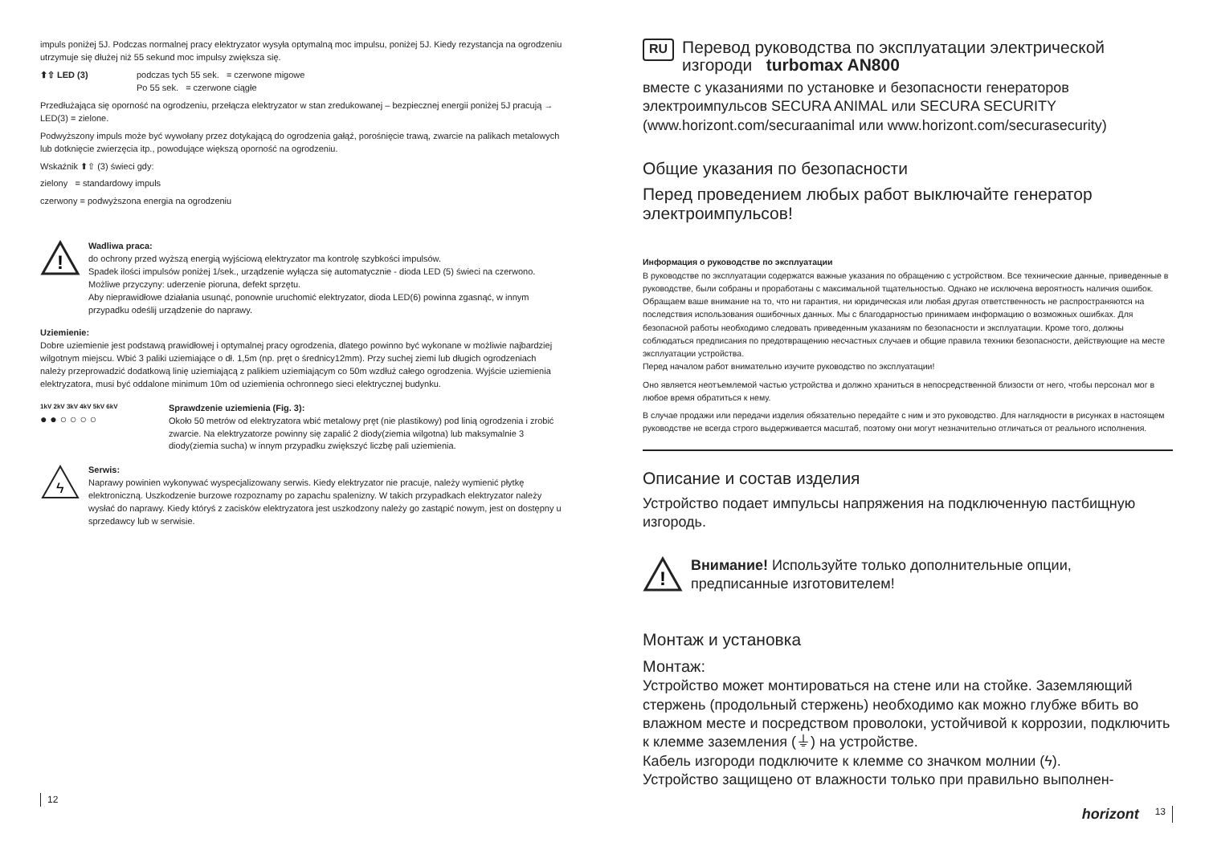impuls poniżej 5J. Podczas normalnej pracy elektryzator wysyła optymalną moc impulsu, poniżej 5J. Kiedy rezystancja na ogrodzeniu utrzymuje się dłużej niż 55 sekund moc impulsy zwiększa się.
⬆⇧ LED (3) podczas tych 55 sek. = czerwone migowe
Po 55 sek. = czerwone ciągłe
Przedłużająca się oporność na ogrodzeniu, przełącza elektryzator w stan zredukowanej – bezpiecznej energii poniżej 5J pracują → LED(3) = zielone.
Podwyższony impuls może być wywołany przez dotykającą do ogrodzenia gałąź, porośnięcie trawą, zwarcie na palikach metalowych lub dotknięcie zwierzęcia itp., powodujące większą oporność na ogrodzeniu.
Wskaźnik ⬆⇧ (3) świeci gdy:
zielony = standardowy impuls
czerwony = podwyższona energia na ogrodzeniu
!
Wadliwa praca:
do ochrony przed wyższą energią wyjściową elektryzator ma kontrolę szybkości impulsów.
Spadek ilości impulsów poniżej 1/sek., urządzenie wyłącza się automatycznie - dioda LED (5) świeci na czerwono. Możliwe przyczyny: uderzenie pioruna, defekt sprzętu.
Aby nieprawidłowe działania usunąć, ponownie uruchomić elektryzator, dioda LED(6) powinna zgasnąć, w innym przypadku odeślij urządzenie do naprawy.
Uziemienie:
Dobre uziemienie jest podstawą prawidłowej i optymalnej pracy ogrodzenia, dlatego powinno być wykonane w możliwie najbardziej wilgotnym miejscu. Wbić 3 paliki uziemiające o dł. 1,5m (np. pręt o średnicy12mm). Przy suchej ziemi lub długich ogrodzeniach należy przeprowadzić dodatkową linię uziemiającą z palikiem uziemiającym co 50m wzdłuż całego ogrodzenia. Wyjście uziemienia elektryzatora, musi być oddalone minimum 10m od uziemienia ochronnego sieci elektrycznej budynku.
1kV 2kV 3kV 4kV 5kV 6kV
● ● ○ ○ ○ ○
Sprawdzenie uziemienia (Fig. 3):
Około 50 metrów od elektryzatora wbić metalowy pręt (nie plastikowy) pod linią ogrodzenia i zrobić zwarcie. Na elektryzatorze powinny się zapalić 2 diody(ziemia wilgotna) lub maksymalnie 3 diody(ziemia sucha) w innym przypadku zwiększyć liczbę pali uziemienia.
ϟ
Serwis:
Naprawy powinien wykonywać wyspecjalizowany serwis. Kiedy elektryzator nie pracuje, należy wymienić płytkę elektroniczną. Uszkodzenie burzowe rozpoznamy po zapachu spalenizny. W takich przypadkach elektryzator należy wysłać do naprawy. Kiedy któryś z zacisków elektryzatora jest uszkodzony należy go zastąpić nowym, jest on dostępny u sprzedawcy lub w serwisie.
12
RU
Перевод руководства по эксплуатации электрической изгороди turbomax AN800
вместе с указаниями по установке и безопасности генераторов электроимпульсов SECURA ANIMAL или SECURA SECURITY (www.horizont.com/securaanimal или www.horizont.com/securasecurity)
Общие указания по безопасности
Перед проведением любых работ выключайте генератор электроимпульсов!
Информация о руководстве по эксплуатации
В руководстве по эксплуатации содержатся важные указания по обращению с устройством. Все технические данные, приведенные в руководстве, были собраны и проработаны с максимальной тщательностью. Однако не исключена вероятность наличия ошибок. Обращаем ваше внимание на то, что ни гарантия, ни юридическая или любая другая ответственность не распространяются на последствия использования ошибочных данных. Мы с благодарностью принимаем информацию о возможных ошибках. Для безопасной работы необходимо следовать приведенным указаниям по безопасности и эксплуатации. Кроме того, должны соблюдаться предписания по предотвращению несчастных случаев и общие правила техники безопасности, действующие на месте эксплуатации устройства.
Перед началом работ внимательно изучите руководство по эксплуатации!
Оно является неотъемлемой частью устройства и должно храниться в непосредственной близости от него, чтобы персонал мог в любое время обратиться к нему.
В случае продажи или передачи изделия обязательно передайте с ним и это руководство. Для наглядности в рисунках в настоящем руководстве не всегда строго выдерживается масштаб, поэтому они могут незначительно отличаться от реального исполнения.
Описание и состав изделия
Устройство подает импульсы напряжения на подключенную пастбищную изгородь.
!
Внимание! Используйте только дополнительные опции, предписанные изготовителем!
Монтаж и установка
Монтаж:
Устройство может монтироваться на стене или на стойке. Заземляющий стержень (продольный стержень) необходимо как можно глубже вбить во влажном месте и посредством проволоки, устойчивой к коррозии, подключить к клемме заземления (⏚) на устройстве.
Кабель изгороди подключите к клемме со значком молнии (ϟ).
Устройство защищено от влажности только при правильно выполнен-
horizont 13